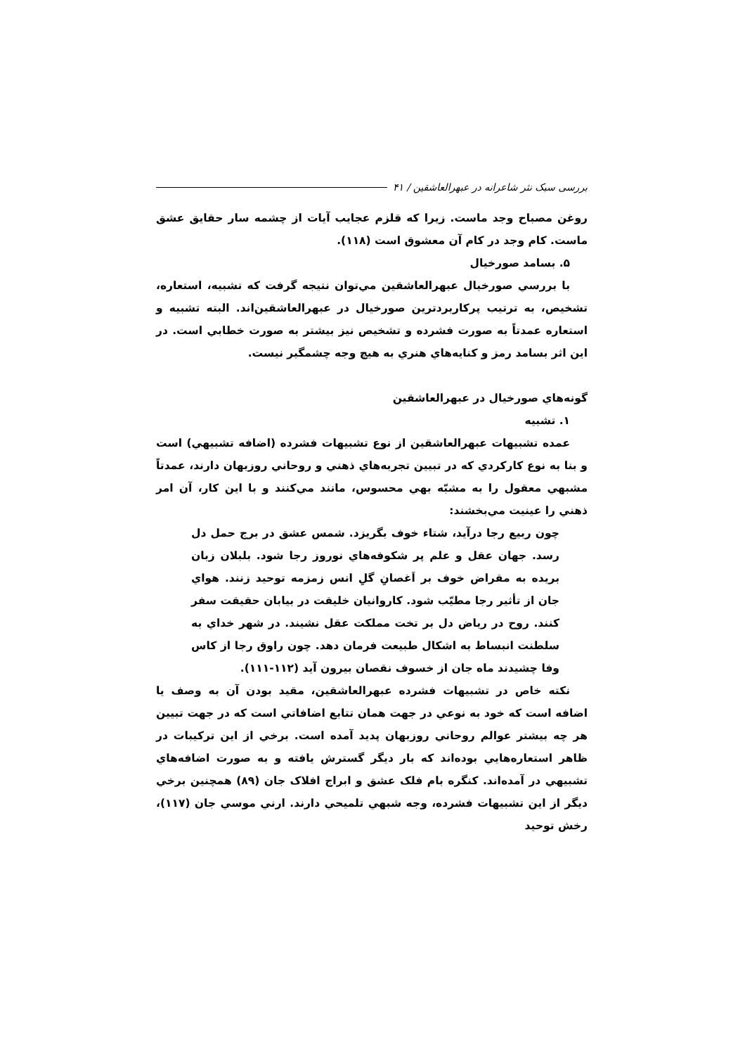بررسی سبک نثر شاعرانه در عبهرالعاشقین / ۴۱
روغن مصباح وجد ماست. زیرا که قلزم عجایب آیات از چشمه سار حقایق عشق ماست. کام وجد در کام آن معشوق است (۱۱۸).
۵. بسامد صورخیال
با بررسي صورخيال عبهرالعاشقين مي‌توان نتيجه گرفت كه تشبيه، استعاره، تشخيص، به ترتيب پركاربردترين صورخيال در عبهرالعاشقين‌اند. البته تشبيه و استعاره عمدتاً به صورت فشرده و تشخيص نيز بيشتر به صورت خطابي است. در اين اثر بسامد رمز و كنايه‌هاي هنري به هيچ وجه چشمگير نيست.
گونه‌هاي صورخيال در عبهرالعاشقين
۱. تشبيه
عمده تشبيهات عبهرالعاشقين از نوع تشبيهات فشرده (اضافه تشبيهي) است و بنا به نوع كاركردي كه در تبيين تجربه‌هاي ذهني و روحاني روزبهان دارند، عمدتاً مشبهي معقول را به مشبّه بهي محسوس، مانند مي‌كنند و با اين كار، آن امر ذهني را عينيت مي‌بخشند:
چون ربيع رجا درآيد، شتاء خوف بگريزد. شمس عشق در برج حمل دل رسد. جهان عقل و علم پر شكوفه‌هاي نوروز رجا شود. بلبلان زبان بريده به مقراض خوف بر اَغصانِ گلِ انس زمزمه توحيد زنند. هواي جان از تأثير رجا مطيّب شود. كاروانيان خليقت در بيابان حقيقت سفر كنند. روح در رياض دل بر تخت مملكت عقل نشيند. در شهر خداي به سلطنت انبساط به اشكال طبيعت فرمان دهد. چون راوق رجا از كاس وفا چشيدند ماه جان از خسوف نقصان بيرون آيد (۱۱۲-۱۱۱).
نكته خاص در تشبيهات فشرده عبهرالعاشقين، مقيد بودن آن به وصف يا اضافه است كه خود به نوعي در جهت همان تتابع اضافاتي است كه در جهت تبيين هر چه بيشتر عوالم روحاني روزبهان پديد آمده است. برخي از اين تركيبات در ظاهر استعاره‌هايي بوده‌اند كه بار ديگر گسترش يافته و به صورت اضافه‌هاي تشبيهي در آمده‌اند. كنگره بام فلک عشق و ابراج افلاک جان (۸۹) همچنين برخي ديگر از اين تشبيهات فشرده، وجه شبهي تلميحي دارند. ارني موسي جان (۱۱۷)، رخش توحيد